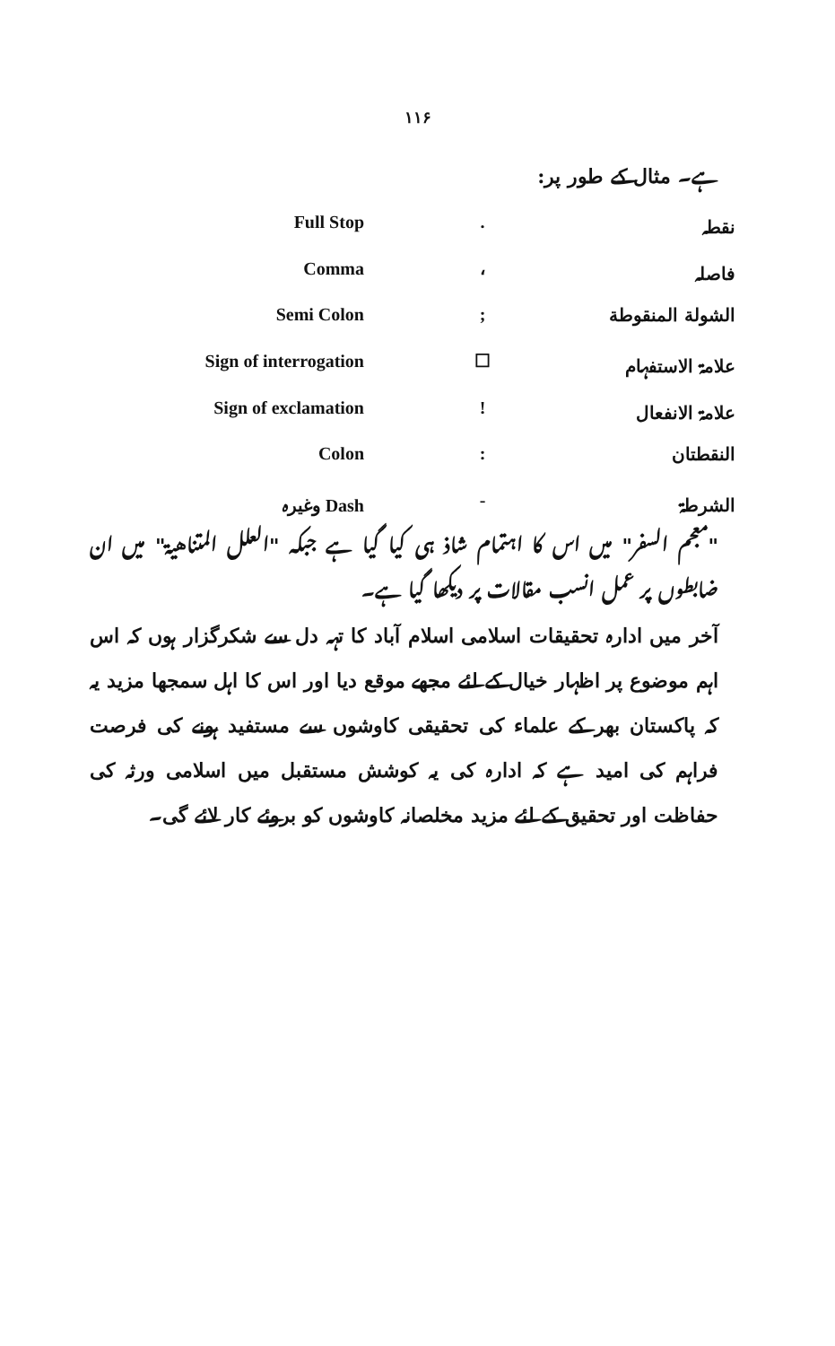۱۱۶
ہے۔ مثال کے طور پر:
| Full Stop | . | نقطہ |
| Comma | ، | فاصلہ |
| Semi Colon | ; | الشولة المنقوطة |
| Sign of interrogation | ☐ | علامۃ الاستفہام |
| Sign of exclamation | ! | علامۃ الانفعال |
| Colon | : | النقطتان |
| وغیرہ Dash | - | الشرطۃ |
"معجم السفر" میں اس کا اہتمام شاذ ہی کیا گیا ہے جبکہ "العلل المتناهية" میں ان ضابطوں پر عمل انسب مقالات پر دیکھا گیا ہے۔
آخر میں ادارہ تحقیقات اسلامی اسلام آباد کا تہہ دل سے شکرگزار ہوں کہ اس اہم موضوع پر اظہار خیال کے لئے مجھے موقع دیا اور اس کا اہل سمجھا مزید یہ کہ پاکستان بھر کے علماء کی تحقیقی کاوشوں سے مستفید ہونے کی فرصت فراہم کی امید ہے کہ ادارہ کی یہ کوشش مستقبل میں اسلامی ورثہ کی حفاظت اور تحقیق کے لئے مزید مخلصانہ کاوشوں کو بروئے کار لائے گی۔